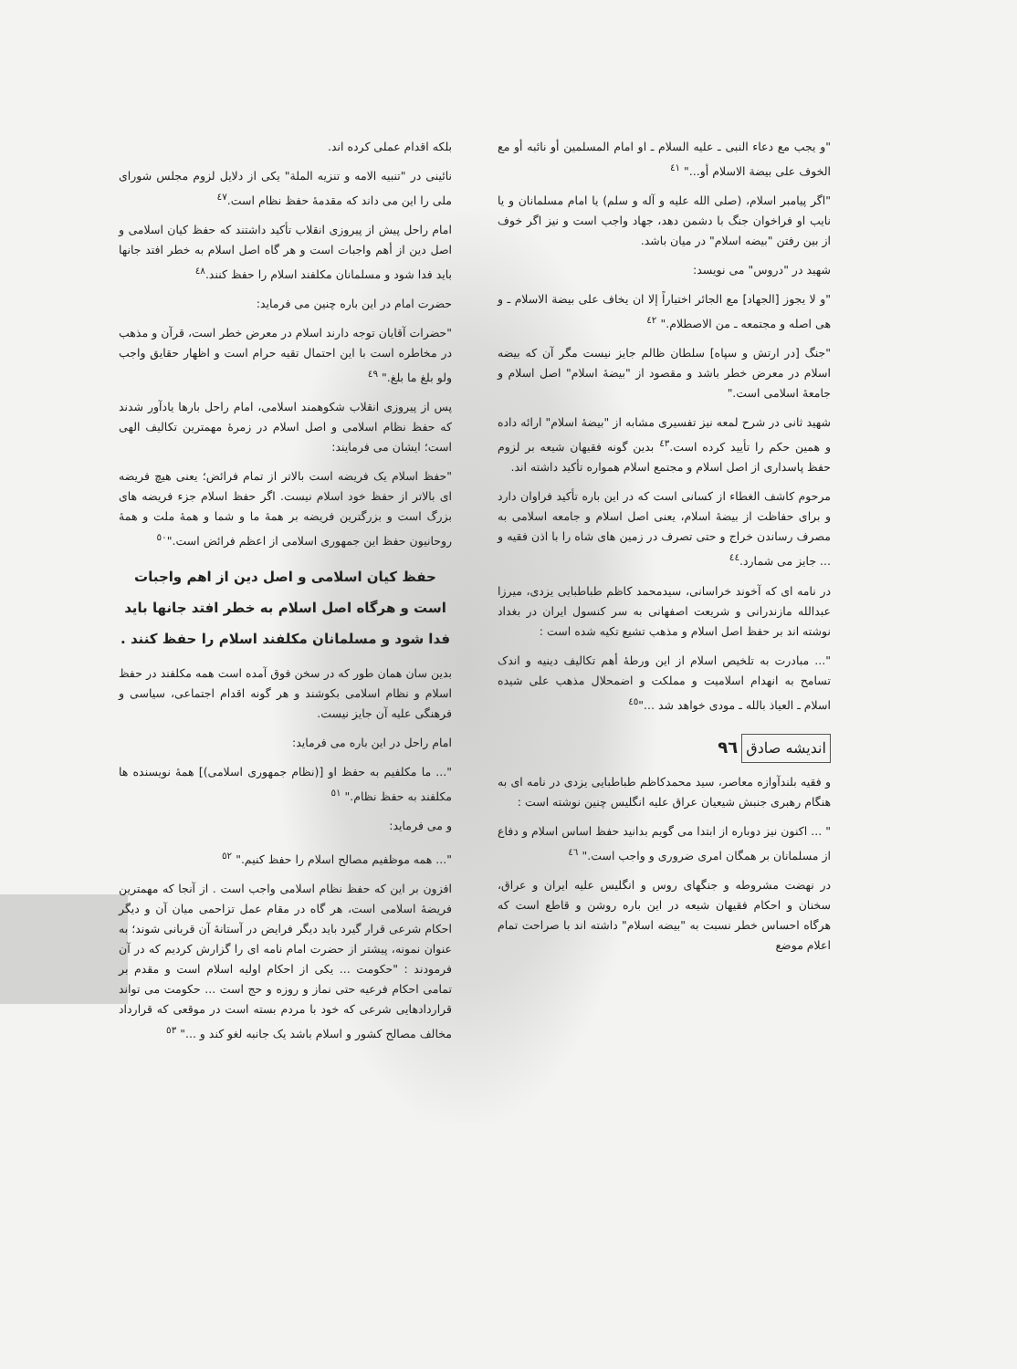"و یجب مع دعاء النبی ـ علیه السلام ـ او امام المسلمین أو نائبه أو مع الخوف علی بیضة الاسلام أو..." <sup>٤١</sup>
"اگر پیامبر اسلام، (صلی الله علیه و آله و سلم) یا امام مسلمانان و یا نایب او فراخوان جنگ با دشمن دهد، جهاد واجب است و نیز اگر خوف از بین رفتن "بیضه اسلام" در میان باشد.
شهید در "دروس" می نویسد:
"و لا یجوز [الجهاد] مع الجائر اختیاراً إلا ان یخاف علی بیضة الاسلام ـ و هی اصله و مجتمعه ـ من الاصطلام." <sup>٤٢</sup>
"جنگ [در ارتش و سپاه] سلطان ظالم جایز نیست مگر آن که بیضه اسلام در معرض خطر باشد و مقصود از "بیضهٔ اسلام" اصل اسلام و جامعهٔ اسلامی است."
شهید ثانی در شرح لمعه نیز تفسیری مشابه از "بیضهٔ اسلام" ارائه داده و همین حکم را تأیید کرده است.<sup>٤٣</sup> بدین گونه فقیهان شیعه بر لزوم حفظ پاسداری از اصل اسلام و مجتمع اسلام همواره تأکید داشته اند.
مرحوم کاشف الغطاء از کسانی است که در این باره تأکید فراوان دارد و برای حفاظت از بیضهٔ اسلام، یعنی اصل اسلام و جامعه اسلامی به مصرف رساندن خراج و حتی تصرف در زمین های شاه را با اذن فقیه و ... جایز می شمارد.<sup>٤٤</sup>
در نامه ای که آخوند خراسانی، سیدمحمد کاظم طباطبایی یزدی، میرزا عبدالله مازندرانی و شریعت اصفهانی به سر کنسول ایران در بغداد نوشته اند بر حفظ اصل اسلام و مذهب تشیع تکیه شده است :
"... مبادرت به تلخیص اسلام از این ورطهٔ أهم تکالیف دینیه و اندک تسامح به انهدام اسلامیت و مملکت و اضمحلال مذهب علی شیده اسلام ـ العیاذ بالله ـ مودی خواهد شد ..."<sup>٤٥</sup>
اندیشه صادق
٩٦
و فقیه بلندآوازه معاصر، سید محمدکاظم طباطبایی یزدی در نامه ای به هنگام رهبری جنبش شیعیان عراق علیه انگلیس چنین نوشته است :
" ... اکنون نیز دوباره از ابتدا می گویم بدانید حفظ اساس اسلام و دفاع از مسلمانان بر همگان امری ضروری و واجب است." <sup>٤٦</sup>
در نهضت مشروطه و جنگهای روس و انگلیس علیه ایران و عراق، سخنان و احکام فقیهان شیعه در این باره روشن و قاطع است که هرگاه احساس خطر نسبت به "بیضه اسلام" داشته اند با صراحت تمام اعلام موضع
بلکه اقدام عملی کرده اند.
نائینی در "تنبیه الامه و تنزیه الملة" یکی از دلایل لزوم مجلس شورای ملی را این می داند که مقدمهٔ حفظ نظام است.<sup>٤٧</sup>
امام راحل پیش از پیروزی انقلاب تأکید داشتند که حفظ کیان اسلامی و اصل دین از أهم واجبات است و هر گاه اصل اسلام به خطر افتد جانها باید فدا شود و مسلمانان مکلفند اسلام را حفظ کنند.<sup>٤٨</sup>
حضرت امام در این باره چنین می فرماید:
"حضرات آقایان توجه دارند اسلام در معرض خطر است، قرآن و مذهب در مخاطره است با این احتمال تقیه حرام است و اظهار حقایق واجب ولو بلغ ما بلغ." <sup>٤٩</sup>
پس از پیروزی انقلاب شکوهمند اسلامی، امام راحل بارها یادآور شدند که حفظ نظام اسلامی و اصل اسلام در زمرهٔ مهمترین تکالیف الهی است؛ ایشان می فرمایند:
"حفظ اسلام یک فریضه است بالاتر از تمام فرائض؛ یعنی هیچ فریضه ای بالاتر از حفظ خود اسلام نیست. اگر حفظ اسلام جزء فریضه های بزرگ است و بزرگترین فریضه بر همهٔ ما و شما و همهٔ ملت و همهٔ روحانیون حفظ این جمهوری اسلامی از اعظم فرائض است."<sup>٥٠</sup>
حفظ کیان اسلامی و اصل دین از اهم واجبات است و هرگاه اصل اسلام به خطر افتد جانها باید فدا شود و مسلمانان مکلفند اسلام را حفظ کنند .
بدین سان همان طور که در سخن فوق آمده است همه مکلفند در حفظ اسلام و نظام اسلامی بکوشند و هر گونه اقدام اجتماعی، سیاسی و فرهنگی علیه آن جایز نیست.
امام راحل در این باره می فرماید:
"... ما مکلفیم به حفظ او [(نظام جمهوری اسلامی)] همهٔ نویسنده ها مکلفند به حفظ نظام." <sup>٥١</sup>
و می فرماید:
"... همه موظفیم مصالح اسلام را حفظ کنیم." <sup>٥٢</sup>
افزون بر این که حفظ نظام اسلامی واجب است . از آنجا که مهمترین فریضهٔ اسلامی است، هر گاه در مقام عمل تزاحمی میان آن و دیگر احکام شرعی قرار گیرد باید دیگر فرایض در آستانهٔ آن قربانی شوند؛ به عنوان نمونه، پیشتر از حضرت امام نامه ای را گزارش کردیم که در آن فرمودند : "حکومت ... یکی از احکام اولیه اسلام است و مقدم بر تمامی احکام فرعیه حتی نماز و روزه و حج است ... حکومت می تواند قراردادهایی شرعی که خود با مردم بسته است در موقعی که قرارداد مخالف مصالح کشور و اسلام باشد یک جانبه لغو کند و ..." <sup>٥٣</sup>